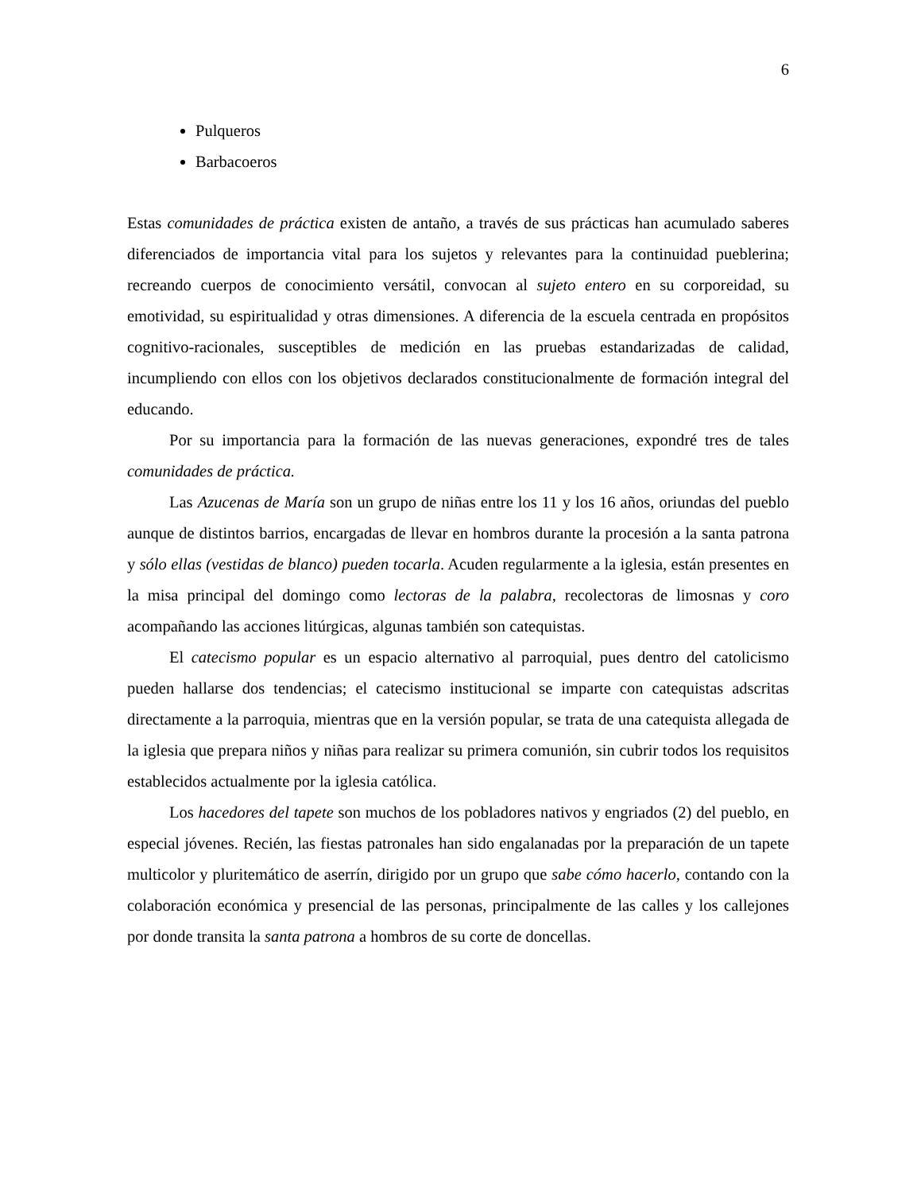6
Pulqueros
Barbacoeros
Estas comunidades de práctica existen de antaño, a través de sus prácticas han acumulado saberes diferenciados de importancia vital para los sujetos y relevantes para la continuidad pueblerina; recreando cuerpos de conocimiento versátil, convocan al sujeto entero en su corporeidad, su emotividad, su espiritualidad y otras dimensiones. A diferencia de la escuela centrada en propósitos cognitivo-racionales, susceptibles de medición en las pruebas estandarizadas de calidad, incumpliendo con ellos con los objetivos declarados constitucionalmente de formación integral del educando.
Por su importancia para la formación de las nuevas generaciones, expondré tres de tales comunidades de práctica.
Las Azucenas de María son un grupo de niñas entre los 11 y los 16 años, oriundas del pueblo aunque de distintos barrios, encargadas de llevar en hombros durante la procesión a la santa patrona y sólo ellas (vestidas de blanco) pueden tocarla. Acuden regularmente a la iglesia, están presentes en la misa principal del domingo como lectoras de la palabra, recolectoras de limosnas y coro acompañando las acciones litúrgicas, algunas también son catequistas.
El catecismo popular es un espacio alternativo al parroquial, pues dentro del catolicismo pueden hallarse dos tendencias; el catecismo institucional se imparte con catequistas adscritas directamente a la parroquia, mientras que en la versión popular, se trata de una catequista allegada de la iglesia que prepara niños y niñas para realizar su primera comunión, sin cubrir todos los requisitos establecidos actualmente por la iglesia católica.
Los hacedores del tapete son muchos de los pobladores nativos y engriados (2) del pueblo, en especial jóvenes. Recién, las fiestas patronales han sido engalanadas por la preparación de un tapete multicolor y pluritemático de aserrín, dirigido por un grupo que sabe cómo hacerlo, contando con la colaboración económica y presencial de las personas, principalmente de las calles y los callejones por donde transita la santa patrona a hombros de su corte de doncellas.